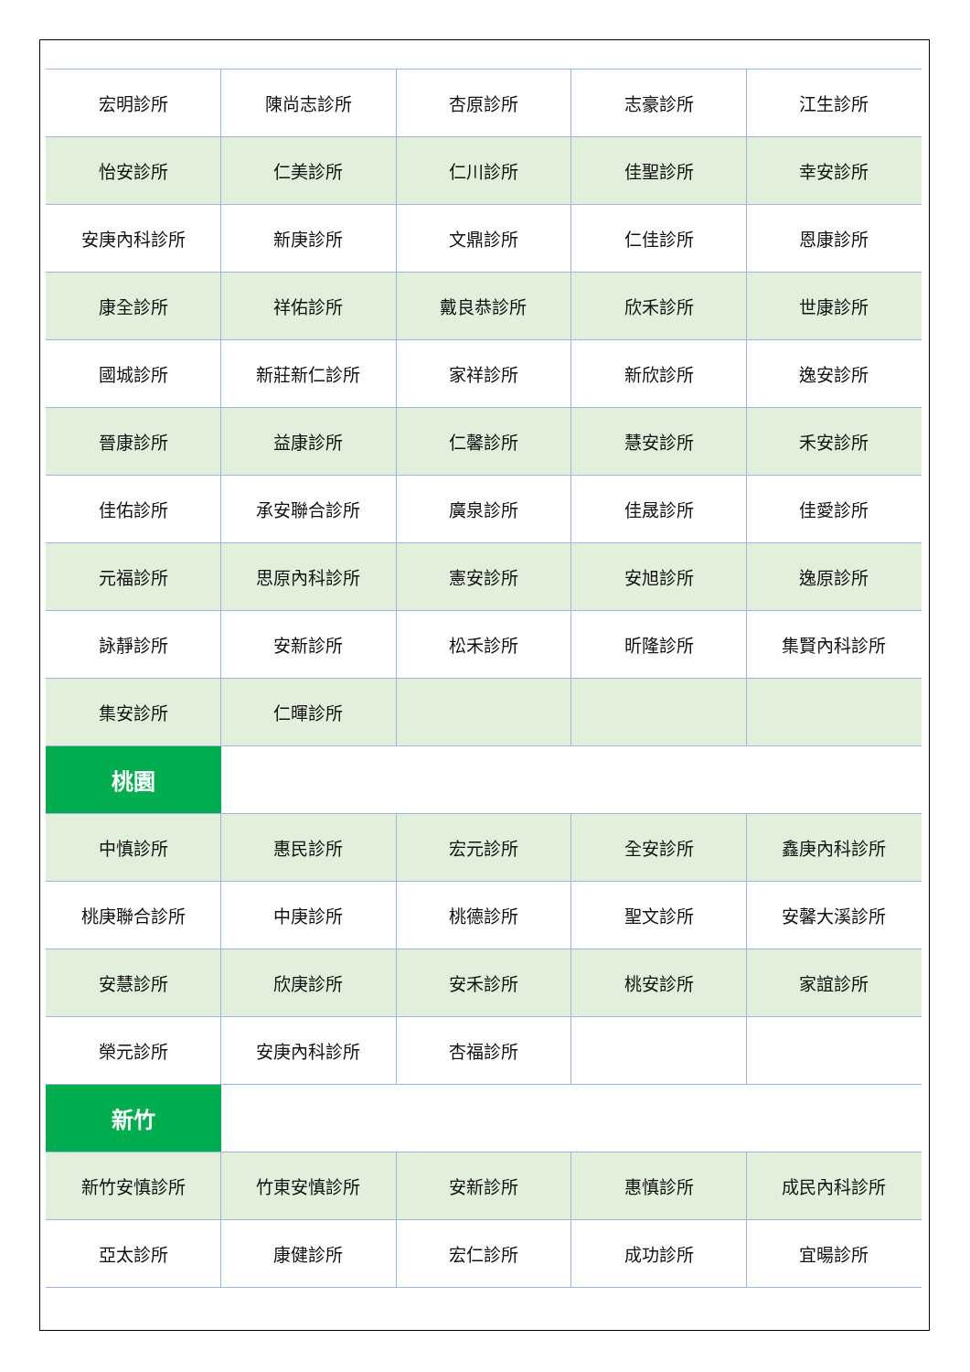| 宏明診所 | 陳尚志診所 | 杏原診所 | 志豪診所 | 江生診所 |
| 怡安診所 | 仁美診所 | 仁川診所 | 佳聖診所 | 幸安診所 |
| 安庚內科診所 | 新庚診所 | 文鼎診所 | 仁佳診所 | 恩康診所 |
| 康全診所 | 祥佑診所 | 戴良恭診所 | 欣禾診所 | 世康診所 |
| 國城診所 | 新莊新仁診所 | 家祥診所 | 新欣診所 | 逸安診所 |
| 晉康診所 | 益康診所 | 仁馨診所 | 慧安診所 | 禾安診所 |
| 佳佑診所 | 承安聯合診所 | 廣泉診所 | 佳晟診所 | 佳愛診所 |
| 元福診所 | 思原內科診所 | 憲安診所 | 安旭診所 | 逸原診所 |
| 詠靜診所 | 安新診所 | 松禾診所 | 昕隆診所 | 集賢內科診所 |
| 集安診所 | 仁暉診所 | | | |
| 桃園 | | | | |
| 中慎診所 | 惠民診所 | 宏元診所 | 全安診所 | 鑫庚內科診所 |
| 桃庚聯合診所 | 中庚診所 | 桃德診所 | 聖文診所 | 安馨大溪診所 |
| 安慧診所 | 欣庚診所 | 安禾診所 | 桃安診所 | 家誼診所 |
| 榮元診所 | 安庚內科診所 | 杏福診所 | | |
| 新竹 | | | | |
| 新竹安慎診所 | 竹東安慎診所 | 安新診所 | 惠慎診所 | 成民內科診所 |
| 亞太診所 | 康健診所 | 宏仁診所 | 成功診所 | 宜暘診所 |